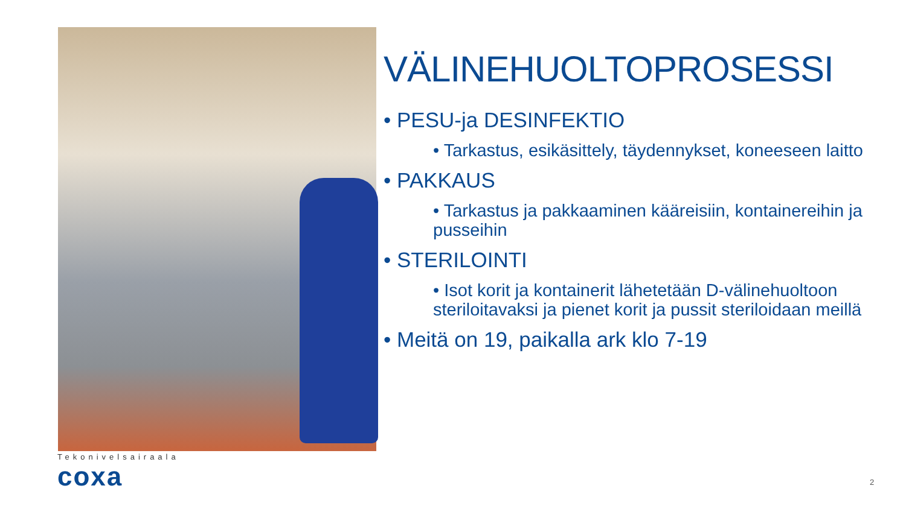VÄLINEHUOLTOPROSESSI
• PESU-ja DESINFEKTIO
• Tarkastus, esikäsittely, täydennykset, koneeseen laitto
• PAKKAUS
• Tarkastus ja pakkaaminen kääreisiin, kontainereihin ja pusseihin
• STERILOINTI
• Isot korit ja kontainerit lähetetään D-välinehuoltoon steriloitavaksi ja pienet korit ja pussit steriloidaan meillä
• Meitä on 19, paikalla ark klo 7-19
Tekonivelsairaala
coxa
2